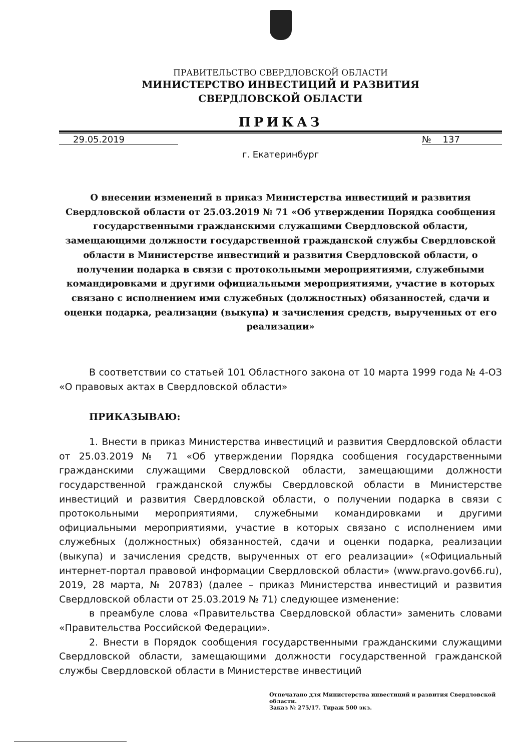ПРАВИТЕЛЬСТВО СВЕРДЛОВСКОЙ ОБЛАСТИ
МИНИСТЕРСТВО ИНВЕСТИЦИЙ И РАЗВИТИЯ
СВЕРДЛОВСКОЙ ОБЛАСТИ
ПРИКАЗ
29.05.2019 № 137
г. Екатеринбург
О внесении изменений в приказ Министерства инвестиций и развития Свердловской области от 25.03.2019 № 71 «Об утверждении Порядка сообщения государственными гражданскими служащими Свердловской области, замещающими должности государственной гражданской службы Свердловской области в Министерстве инвестиций и развития Свердловской области, о получении подарка в связи с протокольными мероприятиями, служебными командировками и другими официальными мероприятиями, участие в которых связано с исполнением ими служебных (должностных) обязанностей, сдачи и оценки подарка, реализации (выкупа) и зачисления средств, вырученных от его реализации»
В соответствии со статьей 101 Областного закона от 10 марта 1999 года № 4-ОЗ «О правовых актах в Свердловской области»
ПРИКАЗЫВАЮ:
1. Внести в приказ Министерства инвестиций и развития Свердловской области от 25.03.2019 № 71 «Об утверждении Порядка сообщения государственными гражданскими служащими Свердловской области, замещающими должности государственной гражданской службы Свердловской области в Министерстве инвестиций и развития Свердловской области, о получении подарка в связи с протокольными мероприятиями, служебными командировками и другими официальными мероприятиями, участие в которых связано с исполнением ими служебных (должностных) обязанностей, сдачи и оценки подарка, реализации (выкупа) и зачисления средств, вырученных от его реализации» («Официальный интернет-портал правовой информации Свердловской области» (www.pravo.gov66.ru), 2019, 28 марта, № 20783) (далее – приказ Министерства инвестиций и развития Свердловской области от 25.03.2019 № 71) следующее изменение:
в преамбуле слова «Правительства Свердловской области» заменить словами «Правительства Российской Федерации».
2. Внести в Порядок сообщения государственными гражданскими служащими Свердловской области, замещающими должности государственной гражданской службы Свердловской области в Министерстве инвестиций
Отпечатано для Министерства инвестиций и развития Свердловской области.
Заказ № 275/17. Тираж 500 экз.